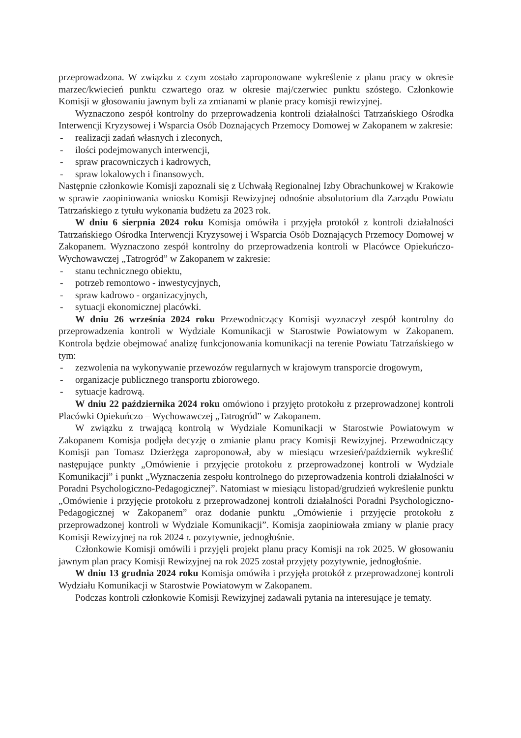przeprowadzona. W związku z czym zostało zaproponowane wykreślenie z planu pracy w okresie marzec/kwiecień punktu czwartego oraz w okresie maj/czerwiec punktu szóstego. Członkowie Komisji w głosowaniu jawnym byli za zmianami w planie pracy komisji rewizyjnej.
Wyznaczono zespół kontrolny do przeprowadzenia kontroli działalności Tatrzańskiego Ośrodka Interwencji Kryzysowej i Wsparcia Osób Doznających Przemocy Domowej w Zakopanem w zakresie:
- realizacji zadań własnych i zleconych,
- ilości podejmowanych interwencji,
- spraw pracowniczych i kadrowych,
- spraw lokalowych i finansowych.
Następnie członkowie Komisji zapoznali się z Uchwałą Regionalnej Izby Obrachunkowej w Krakowie w sprawie zaopiniowania wniosku Komisji Rewizyjnej odnośnie absolutorium dla Zarządu Powiatu Tatrzańskiego z tytułu wykonania budżetu za 2023 rok.
W dniu 6 sierpnia 2024 roku Komisja omówiła i przyjęła protokół z kontroli działalności Tatrzańskiego Ośrodka Interwencji Kryzysowej i Wsparcia Osób Doznających Przemocy Domowej w Zakopanem. Wyznaczono zespół kontrolny do przeprowadzenia kontroli w Placówce Opiekuńczo-Wychowawczej „Tatrogród” w Zakopanem w zakresie:
- stanu technicznego obiektu,
- potrzeb remontowo - inwestycyjnych,
- spraw kadrowo - organizacyjnych,
- sytuacji ekonomicznej placówki.
W dniu 26 września 2024 roku Przewodniczący Komisji wyznaczył zespół kontrolny do przeprowadzenia kontroli w Wydziale Komunikacji w Starostwie Powiatowym w Zakopanem. Kontrola będzie obejmować analizę funkcjonowania komunikacji na terenie Powiatu Tatrzańskiego w tym:
- zezwolenia na wykonywanie przewozów regularnych w krajowym transporcie drogowym,
- organizacje publicznego transportu zbiorowego.
- sytuacje kadrową.
W dniu 22 października 2024 roku omówiono i przyjęto protokołu z przeprowadzonej kontroli Placówki Opiekuńczo – Wychowawczej „Tatrogród” w Zakopanem.
W związku z trwającą kontrolą w Wydziale Komunikacji w Starostwie Powiatowym w Zakopanem Komisja podjęła decyzję o zmianie planu pracy Komisji Rewizyjnej. Przewodniczący Komisji pan Tomasz Dzierżęga zaproponował, aby w miesiącu wrzesień/październik wykreślić następujące punkty „Omówienie i przyjęcie protokołu z przeprowadzonej kontroli w Wydziale Komunikacji” i punkt „Wyznaczenia zespołu kontrolnego do przeprowadzenia kontroli działalności w Poradni Psychologiczno-Pedagogicznej”. Natomiast w miesiącu listopad/grudzień wykreślenie punktu „Omówienie i przyjęcie protokołu z przeprowadzonej kontroli działalności Poradni Psychologiczno-Pedagogicznej w Zakopanem” oraz dodanie punktu „Omówienie i przyjęcie protokołu z przeprowadzonej kontroli w Wydziale Komunikacji”. Komisja zaopiniowała zmiany w planie pracy Komisji Rewizyjnej na rok 2024 r. pozytywnie, jednogłośnie.
Członkowie Komisji omówili i przyjęli projekt planu pracy Komisji na rok 2025. W głosowaniu jawnym plan pracy Komisji Rewizyjnej na rok 2025 został przyjęty pozytywnie, jednogłośnie.
W dniu 13 grudnia 2024 roku Komisja omówiła i przyjęła protokół z przeprowadzonej kontroli Wydziału Komunikacji w Starostwie Powiatowym w Zakopanem.
Podczas kontroli członkowie Komisji Rewizyjnej zadawali pytania na interesujące je tematy.